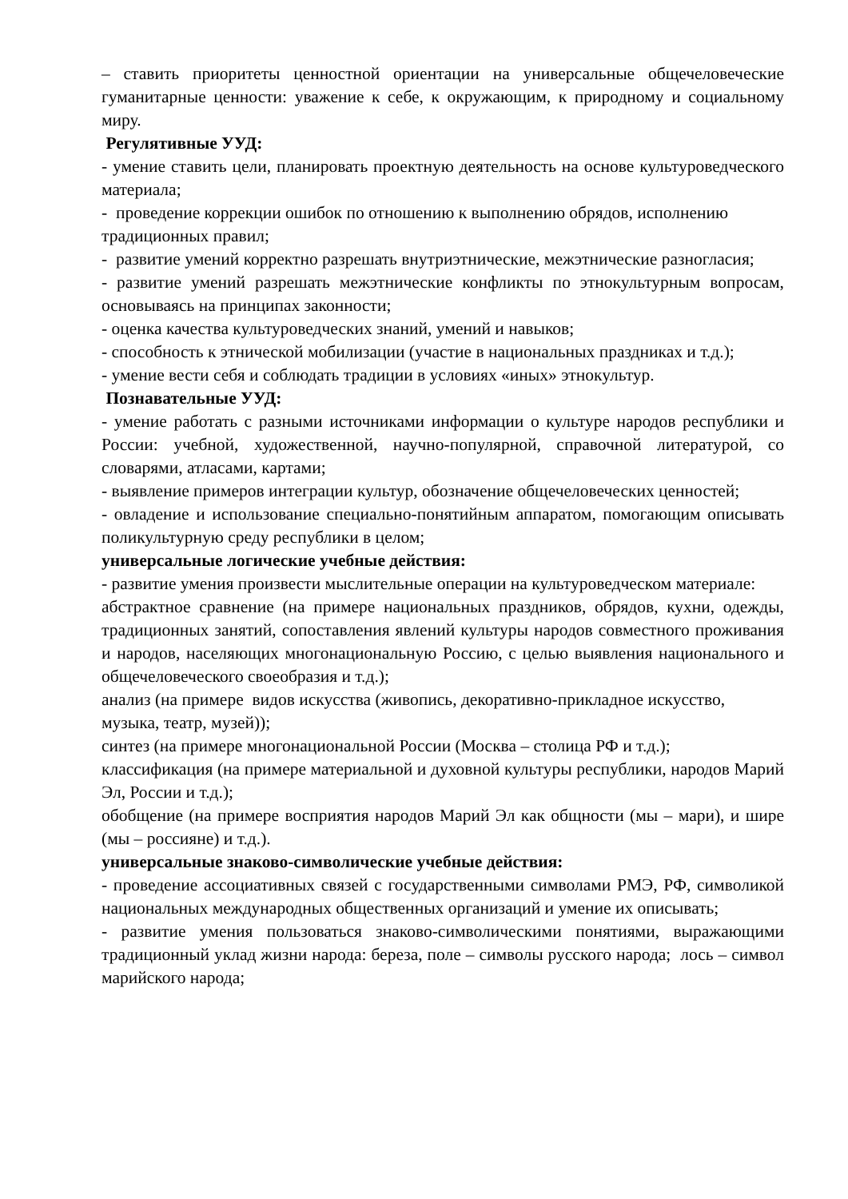– ставить приоритеты ценностной ориентации на универсальные общечеловеческие гуманитарные ценности: уважение к себе, к окружающим, к природному и социальному миру.
Регулятивные УУД:
- умение ставить цели, планировать проектную деятельность на основе культуроведческого материала;
- проведение коррекции ошибок по отношению к выполнению обрядов, исполнению традиционных правил;
- развитие умений корректно разрешать внутриэтнические, межэтнические разногласия;
- развитие умений разрешать межэтнические конфликты по этнокультурным вопросам, основываясь на принципах законности;
- оценка качества культуроведческих знаний, умений и навыков;
- способность к этнической мобилизации (участие в национальных праздниках и т.д.);
- умение вести себя и соблюдать традиции в условиях «иных» этнокультур.
Познавательные УУД:
- умение работать с разными источниками информации о культуре народов республики и России: учебной, художественной, научно-популярной, справочной литературой, со словарями, атласами, картами;
- выявление примеров интеграции культур, обозначение общечеловеческих ценностей;
- овладение и использование специально-понятийным аппаратом, помогающим описывать поликультурную среду республики в целом;
универсальные логические учебные действия:
- развитие умения произвести мыслительные операции на культуроведческом материале:
абстрактное сравнение (на примере национальных праздников, обрядов, кухни, одежды, традиционных занятий, сопоставления явлений культуры народов совместного проживания и народов, населяющих многонациональную Россию, с целью выявления национального и общечеловеческого своеобразия и т.д.);
анализ (на примере видов искусства (живопись, декоративно-прикладное искусство, музыка, театр, музей));
синтез (на примере многонациональной России (Москва – столица РФ и т.д.);
классификация (на примере материальной и духовной культуры республики, народов Марий Эл, России и т.д.);
обобщение (на примере восприятия народов Марий Эл как общности (мы – мари), и шире (мы – россияне) и т.д.).
универсальные знаково-символические учебные действия:
- проведение ассоциативных связей с государственными символами РМЭ, РФ, символикой национальных международных общественных организаций и умение их описывать;
- развитие умения пользоваться знаково-символическими понятиями, выражающими традиционный уклад жизни народа: береза, поле – символы русского народа; лось – символ марийского народа;